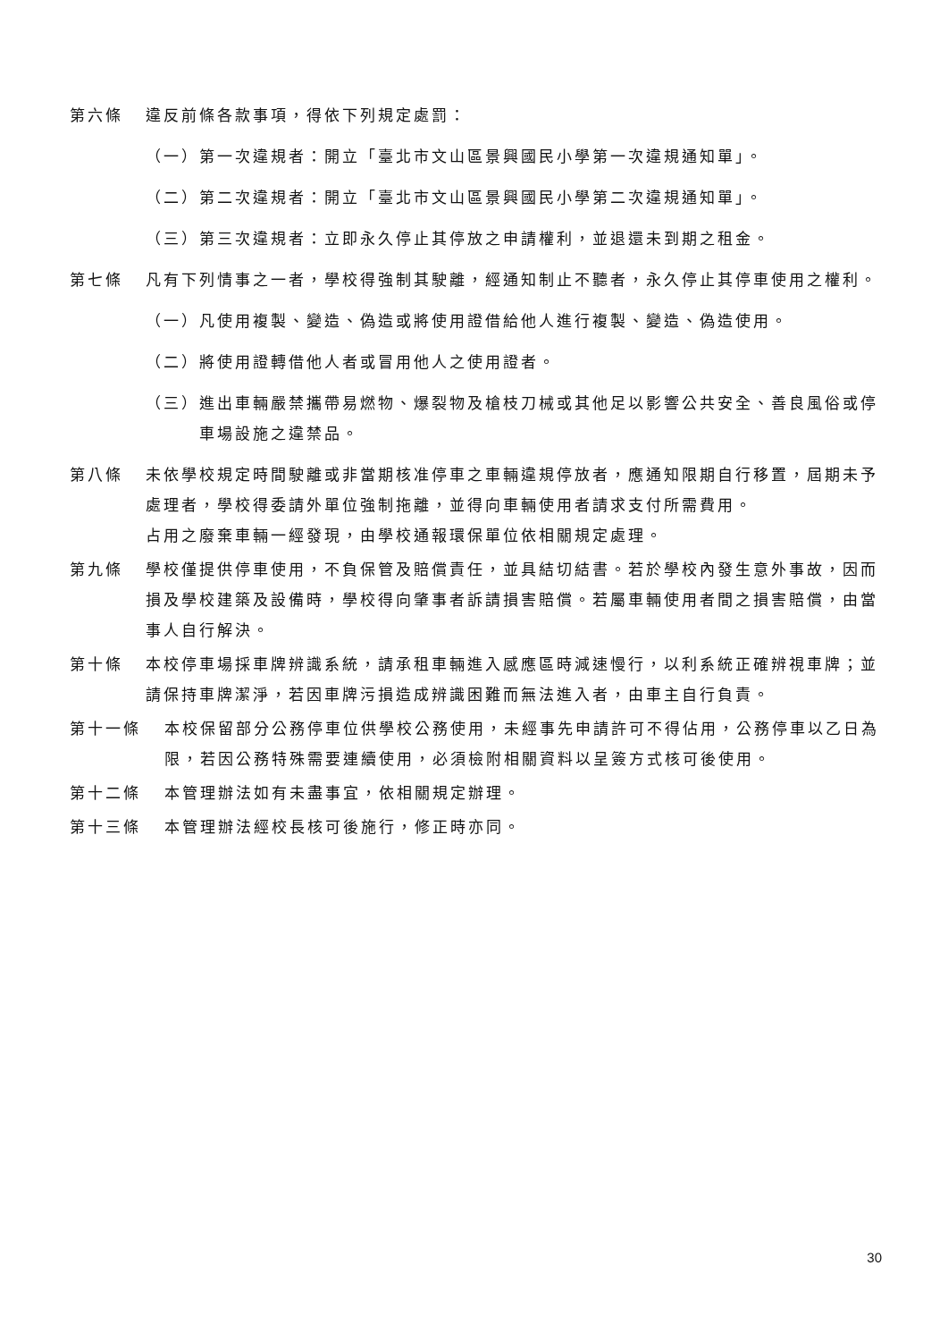第六條 違反前條各款事項，得依下列規定處罰：
（一） 第一次違規者：開立「臺北市文山區景興國民小學第一次違規通知單」。
（二） 第二次違規者：開立「臺北市文山區景興國民小學第二次違規通知單」。
（三） 第三次違規者：立即永久停止其停放之申請權利，並退還未到期之租金。
第七條 凡有下列情事之一者，學校得強制其駛離，經通知制止不聽者，永久停止其停車使用之權利。
（一） 凡使用複製、變造、偽造或將使用證借給他人進行複製、變造、偽造使用。
（二） 將使用證轉借他人者或冒用他人之使用證者。
（三） 進出車輛嚴禁攜帶易燃物、爆裂物及槍枝刀械或其他足以影響公共安全、善良風俗或停車場設施之違禁品。
第八條 未依學校規定時間駛離或非當期核准停車之車輛違規停放者，應通知限期自行移置，屆期未予處理者，學校得委請外單位強制拖離，並得向車輛使用者請求支付所需費用。
占用之廢棄車輛一經發現，由學校通報環保單位依相關規定處理。
第九條 學校僅提供停車使用，不負保管及賠償責任，並具結切結書。若於學校內發生意外事故，因而損及學校建築及設備時，學校得向肇事者訴請損害賠償。若屬車輛使用者間之損害賠償，由當事人自行解決。
第十條 本校停車場採車牌辨識系統，請承租車輛進入感應區時減速慢行，以利系統正確辨視車牌；並請保持車牌潔淨，若因車牌污損造成辨識困難而無法進入者，由車主自行負責。
第十一條 本校保留部分公務停車位供學校公務使用，未經事先申請許可不得佔用，公務停車以乙日為限，若因公務特殊需要連續使用，必須檢附相關資料以呈簽方式核可後使用。
第十二條 本管理辦法如有未盡事宜，依相關規定辦理。
第十三條 本管理辦法經校長核可後施行，修正時亦同。
30